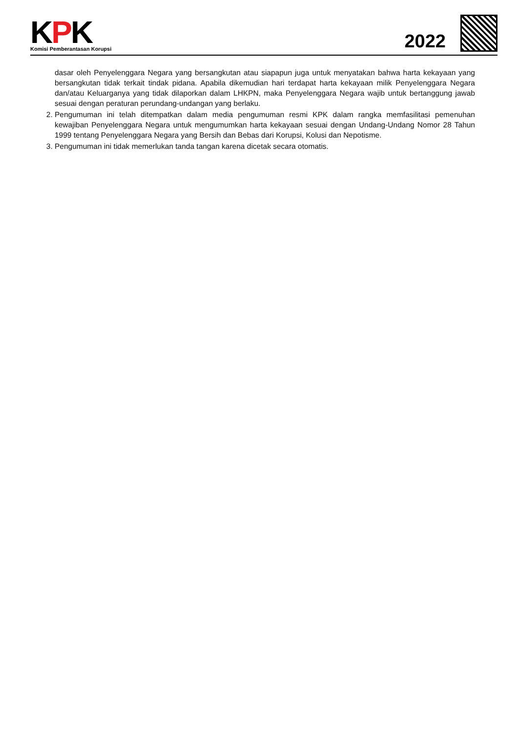KPK
Komisi Pemberantasan Korupsi
2022
dasar oleh Penyelenggara Negara yang bersangkutan atau siapapun juga untuk menyatakan bahwa harta kekayaan yang bersangkutan tidak terkait tindak pidana. Apabila dikemudian hari terdapat harta kekayaan milik Penyelenggara Negara dan/atau Keluarganya yang tidak dilaporkan dalam LHKPN, maka Penyelenggara Negara wajib untuk bertanggung jawab sesuai dengan peraturan perundang-undangan yang berlaku.
2. Pengumuman ini telah ditempatkan dalam media pengumuman resmi KPK dalam rangka memfasilitasi pemenuhan kewajiban Penyelenggara Negara untuk mengumumkan harta kekayaan sesuai dengan Undang-Undang Nomor 28 Tahun 1999 tentang Penyelenggara Negara yang Bersih dan Bebas dari Korupsi, Kolusi dan Nepotisme.
3. Pengumuman ini tidak memerlukan tanda tangan karena dicetak secara otomatis.